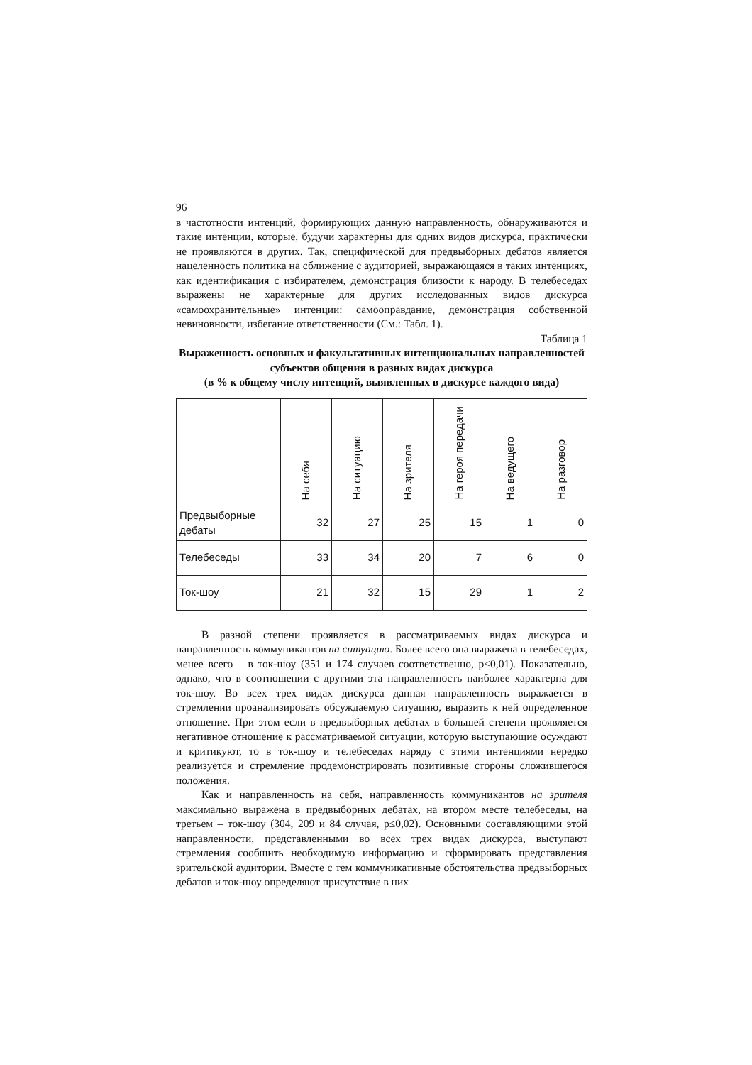96
в частотности интенций, формирующих данную направленность, обнаруживаются и такие интенции, которые, будучи характерны для одних видов дискурса, практически не проявляются в других. Так, специфической для предвыборных дебатов является нацеленность политика на сближение с аудиторией, выражающаяся в таких интенциях, как идентификация с избирателем, демонстрация близости к народу. В телебеседах выражены не характерные для других исследованных видов дискурса «самоохранительные» интенции: самооправдание, демонстрация собственной невиновности, избегание ответственности (См.: Табл. 1).
Таблица 1
Выраженность основных и факультативных интенциональных направленностей субъектов общения в разных видах дискурса
(в % к общему числу интенций, выявленных в дискурсе каждого вида)
| | На себя | На ситуацию | На зрителя | На героя передачи | На ведущего | На разговор |
| --- | --- | --- | --- | --- | --- | --- |
| Предвыборные дебаты | 32 | 27 | 25 | 15 | 1 | 0 |
| Телебеседы | 33 | 34 | 20 | 7 | 6 | 0 |
| Ток-шоу | 21 | 32 | 15 | 29 | 1 | 2 |
В разной степени проявляется в рассматриваемых видах дискурса и направленность коммуникантов на ситуацию. Более всего она выражена в телебеседах, менее всего – в ток-шоу (351 и 174 случаев соответственно, р<0,01). Показательно, однако, что в соотношении с другими эта направленность наиболее характерна для ток-шоу. Во всех трех видах дискурса данная направленность выражается в стремлении проанализировать обсуждаемую ситуацию, выразить к ней определенное отношение. При этом если в предвыборных дебатах в большей степени проявляется негативное отношение к рассматриваемой ситуации, которую выступающие осуждают и критикуют, то в ток-шоу и телебеседах наряду с этими интенциями нередко реализуется и стремление продемонстрировать позитивные стороны сложившегося положения.
Как и направленность на себя, направленность коммуникантов на зрителя максимально выражена в предвыборных дебатах, на втором месте телебеседы, на третьем – ток-шоу (304, 209 и 84 случая, р≤0,02). Основными составляющими этой направленности, представленными во всех трех видах дискурса, выступают стремления сообщить необходимую информацию и сформировать представления зрительской аудитории. Вместе с тем коммуникативные обстоятельства предвыборных дебатов и ток-шоу определяют присутствие в них